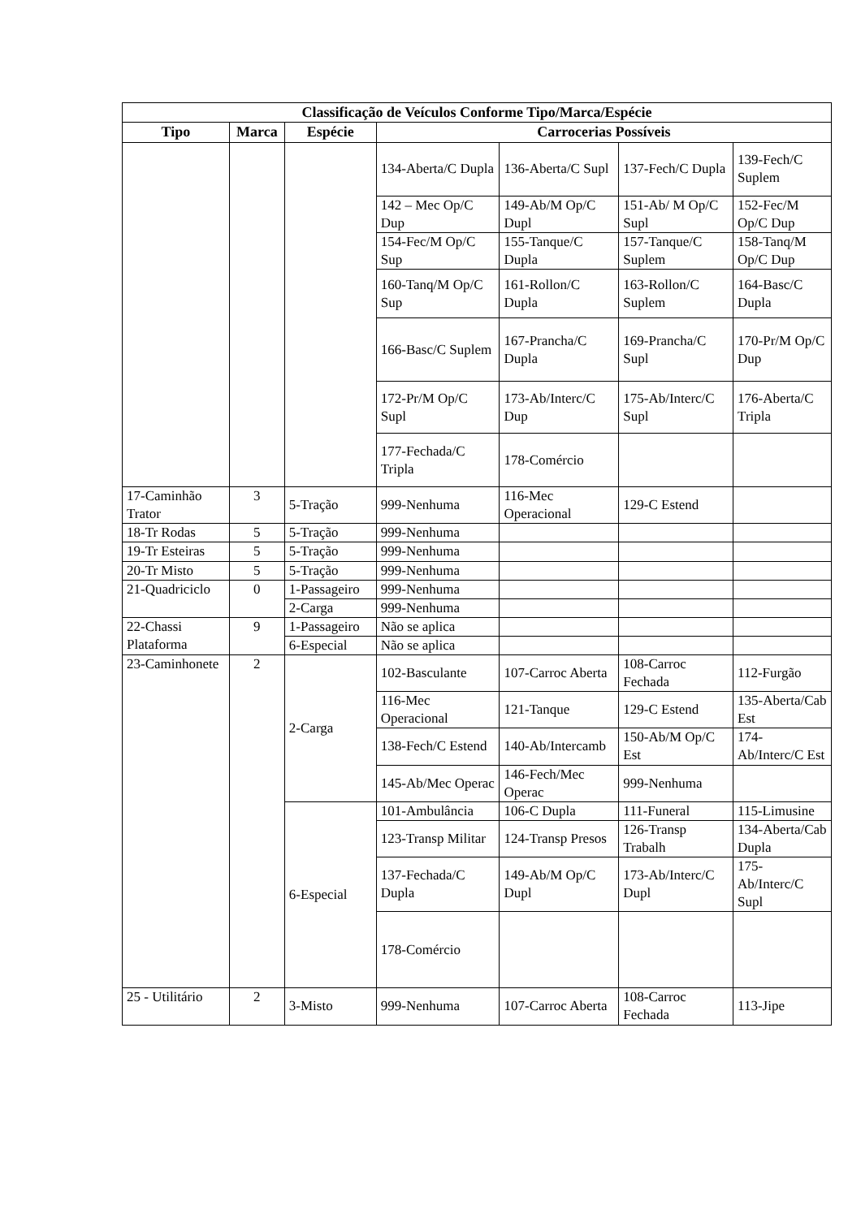| Classificação de Veículos Conforme Tipo/Marca/Espécie | | | | | | |
| --- | --- | --- | --- | --- | --- | --- |
| Tipo | Marca | Espécie | Carrocerias Possíveis | | | |
| | | | 134-Aberta/C Dupla | 136-Aberta/C Supl | 137-Fech/C Dupla | 139-Fech/C Suplem |
| | | | 142 – Mec Op/C Dup | 149-Ab/M Op/C Dupl | 151-Ab/ M Op/C Supl | 152-Fec/M Op/C Dup |
| | | | 154-Fec/M Op/C Sup | 155-Tanque/C Dupla | 157-Tanque/C Suplem | 158-Tanq/M Op/C Dup |
| | | | 160-Tanq/M Op/C Sup | 161-Rollon/C Dupla | 163-Rollon/C Suplem | 164-Basc/C Dupla |
| | | | 166-Basc/C Suplem | 167-Prancha/C Dupla | 169-Prancha/C Supl | 170-Pr/M Op/C Dup |
| | | | 172-Pr/M Op/C Supl | 173-Ab/Interc/C Dup | 175-Ab/Interc/C Supl | 176-Aberta/C Tripla |
| | | | 177-Fechada/C Tripla | 178-Comércio | | |
| 17-Caminhão Trator | 3 | 5-Tração | 999-Nenhuma | 116-Mec Operacional | 129-C Estend | |
| 18-Tr Rodas | 5 | 5-Tração | 999-Nenhuma | | | |
| 19-Tr Esteiras | 5 | 5-Tração | 999-Nenhuma | | | |
| 20-Tr Misto | 5 | 5-Tração | 999-Nenhuma | | | |
| 21-Quadriciclo | 0 | 1-Passageiro | 999-Nenhuma | | | |
| | | 2-Carga | 999-Nenhuma | | | |
| 22-Chassi Plataforma | 9 | 1-Passageiro | Não se aplica | | | |
| | | 6-Especial | Não se aplica | | | |
| 23-Caminhonete | 2 | 2-Carga | 102-Basculante | 107-Carroc Aberta | 108-Carroc Fechada | 112-Furgão |
| | | | 116-Mec Operacional | 121-Tanque | 129-C Estend | 135-Aberta/Cab Est |
| | | | 138-Fech/C Estend | 140-Ab/Intercamb | 150-Ab/M Op/C Est | 174-Ab/Interc/C Est |
| | | | 145-Ab/Mec Operac | 146-Fech/Mec Operac | 999-Nenhuma | |
| | | 6-Especial | 101-Ambulância | 106-C Dupla | 111-Funeral | 115-Limusine |
| | | | 123-Transp Militar | 124-Transp Presos | 126-Transp Trabalh | 134-Aberta/Cab Dupla |
| | | | 137-Fechada/C Dupla | 149-Ab/M Op/C Dupl | 173-Ab/Interc/C Dupl | 175-Ab/Interc/C Supl |
| | | | 178-Comércio | | | |
| 25 - Utilitário | 2 | 3-Misto | 999-Nenhuma | 107-Carroc Aberta | 108-Carroc Fechada | 113-Jipe |